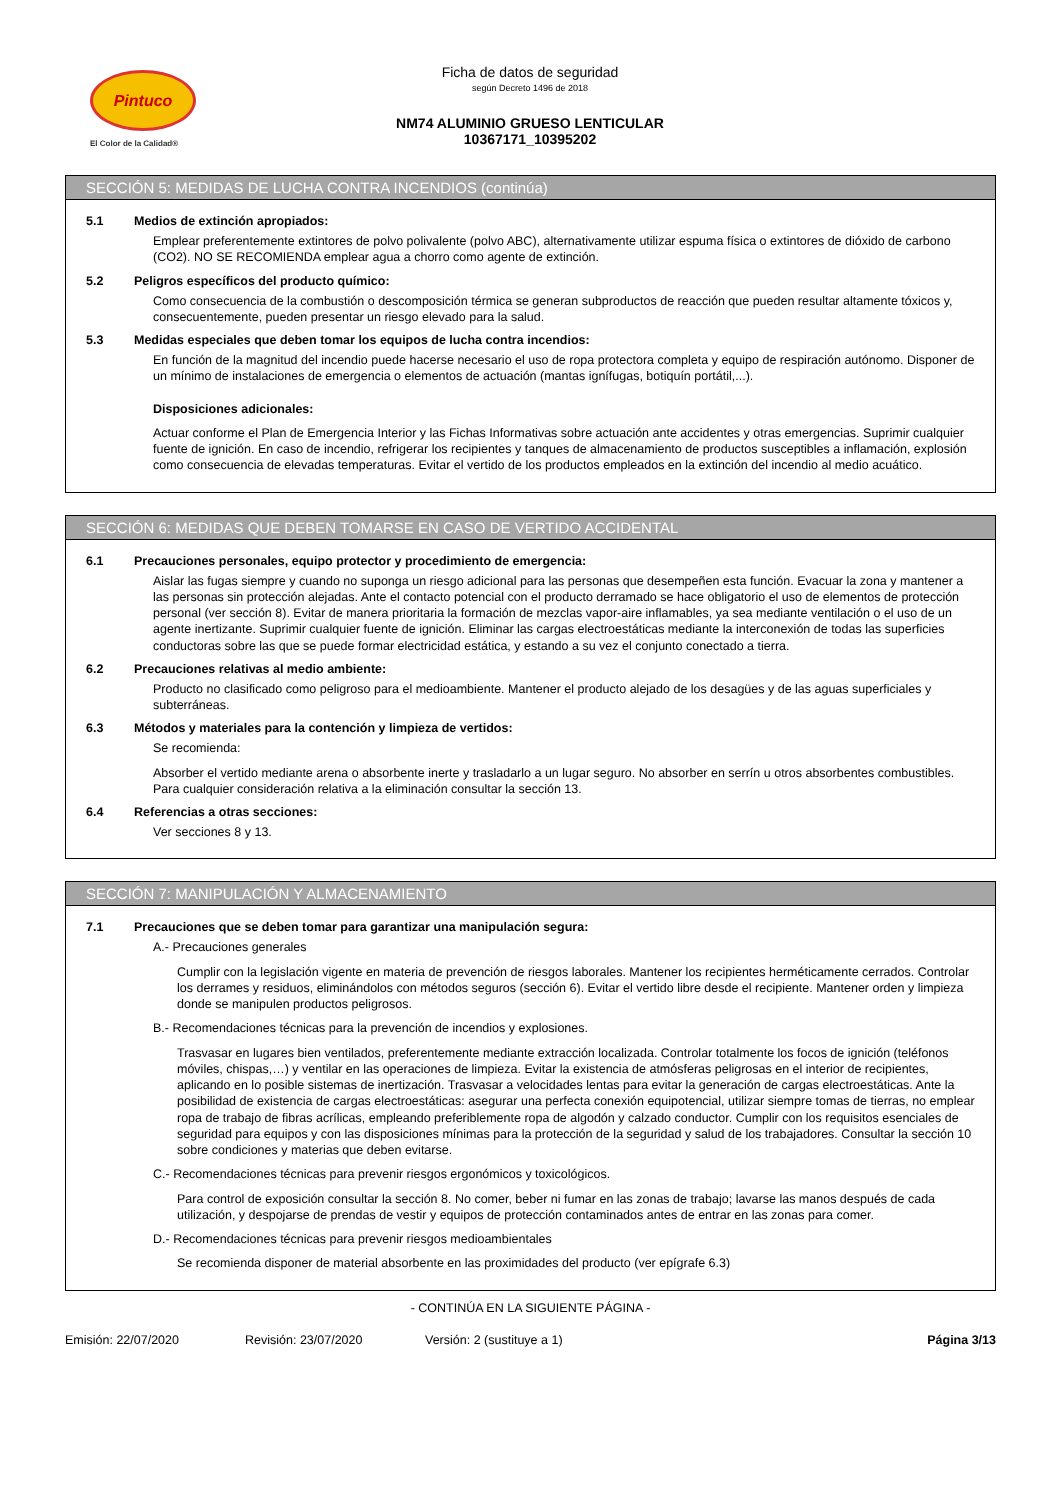Pintuco
El Color de la Calidad®
Ficha de datos de seguridad
según Decreto 1496 de 2018
NM74 ALUMINIO GRUESO LENTICULAR
10367171_10395202
SECCIÓN 5: MEDIDAS DE LUCHA CONTRA INCENDIOS (continúa)
5.1 Medios de extinción apropiados:
Emplear preferentemente extintores de polvo polivalente (polvo ABC), alternativamente utilizar espuma física o extintores de dióxido de carbono (CO2). NO SE RECOMIENDA emplear agua a chorro como agente de extinción.
5.2 Peligros específicos del producto químico:
Como consecuencia de la combustión o descomposición térmica se generan subproductos de reacción que pueden resultar altamente tóxicos y, consecuentemente, pueden presentar un riesgo elevado para la salud.
5.3 Medidas especiales que deben tomar los equipos de lucha contra incendios:
En función de la magnitud del incendio puede hacerse necesario el uso de ropa protectora completa y equipo de respiración autónomo. Disponer de un mínimo de instalaciones de emergencia o elementos de actuación (mantas ignífugas, botiquín portátil,...).
Disposiciones adicionales:
Actuar conforme el Plan de Emergencia Interior y las Fichas Informativas sobre actuación ante accidentes y otras emergencias. Suprimir cualquier fuente de ignición. En caso de incendio, refrigerar los recipientes y tanques de almacenamiento de productos susceptibles a inflamación, explosión como consecuencia de elevadas temperaturas. Evitar el vertido de los productos empleados en la extinción del incendio al medio acuático.
SECCIÓN 6: MEDIDAS QUE DEBEN TOMARSE EN CASO DE VERTIDO ACCIDENTAL
6.1 Precauciones personales, equipo protector y procedimiento de emergencia:
Aislar las fugas siempre y cuando no suponga un riesgo adicional para las personas que desempeñen esta función. Evacuar la zona y mantener a las personas sin protección alejadas. Ante el contacto potencial con el producto derramado se hace obligatorio el uso de elementos de protección personal (ver sección 8). Evitar de manera prioritaria la formación de mezclas vapor-aire inflamables, ya sea mediante ventilación o el uso de un agente inertizante. Suprimir cualquier fuente de ignición. Eliminar las cargas electroestáticas mediante la interconexión de todas las superficies conductoras sobre las que se puede formar electricidad estática, y estando a su vez el conjunto conectado a tierra.
6.2 Precauciones relativas al medio ambiente:
Producto no clasificado como peligroso para el medioambiente. Mantener el producto alejado de los desagües y de las aguas superficiales y subterráneas.
6.3 Métodos y materiales para la contención y limpieza de vertidos:
Se recomienda:
Absorber el vertido mediante arena o absorbente inerte y trasladarlo a un lugar seguro. No absorber en serrín u otros absorbentes combustibles. Para cualquier consideración relativa a la eliminación consultar la sección 13.
6.4 Referencias a otras secciones:
Ver secciones 8 y 13.
SECCIÓN 7: MANIPULACIÓN Y ALMACENAMIENTO
7.1 Precauciones que se deben tomar para garantizar una manipulación segura:
A.- Precauciones generales
Cumplir con la legislación vigente en materia de prevención de riesgos laborales. Mantener los recipientes herméticamente cerrados. Controlar los derrames y residuos, eliminándolos con métodos seguros (sección 6). Evitar el vertido libre desde el recipiente. Mantener orden y limpieza donde se manipulen productos peligrosos.
B.- Recomendaciones técnicas para la prevención de incendios y explosiones.
Trasvasar en lugares bien ventilados, preferentemente mediante extracción localizada. Controlar totalmente los focos de ignición (teléfonos móviles, chispas,…) y ventilar en las operaciones de limpieza. Evitar la existencia de atmósferas peligrosas en el interior de recipientes, aplicando en lo posible sistemas de inertización. Trasvasar a velocidades lentas para evitar la generación de cargas electroestáticas. Ante la posibilidad de existencia de cargas electroestáticas: asegurar una perfecta conexión equipotencial, utilizar siempre tomas de tierras, no emplear ropa de trabajo de fibras acrílicas, empleando preferiblemente ropa de algodón y calzado conductor. Cumplir con los requisitos esenciales de seguridad para equipos y con las disposiciones mínimas para la protección de la seguridad y salud de los trabajadores. Consultar la sección 10 sobre condiciones y materias que deben evitarse.
C.- Recomendaciones técnicas para prevenir riesgos ergonómicos y toxicológicos.
Para control de exposición consultar la sección 8. No comer, beber ni fumar en las zonas de trabajo; lavarse las manos después de cada utilización, y despojarse de prendas de vestir y equipos de protección contaminados antes de entrar en las zonas para comer.
D.- Recomendaciones técnicas para prevenir riesgos medioambientales
Se recomienda disponer de material absorbente en las proximidades del producto (ver epígrafe 6.3)
- CONTINÚA EN LA SIGUIENTE PÁGINA -
Emisión: 22/07/2020 Revisión: 23/07/2020 Versión: 2 (sustituye a 1) Página 3/13